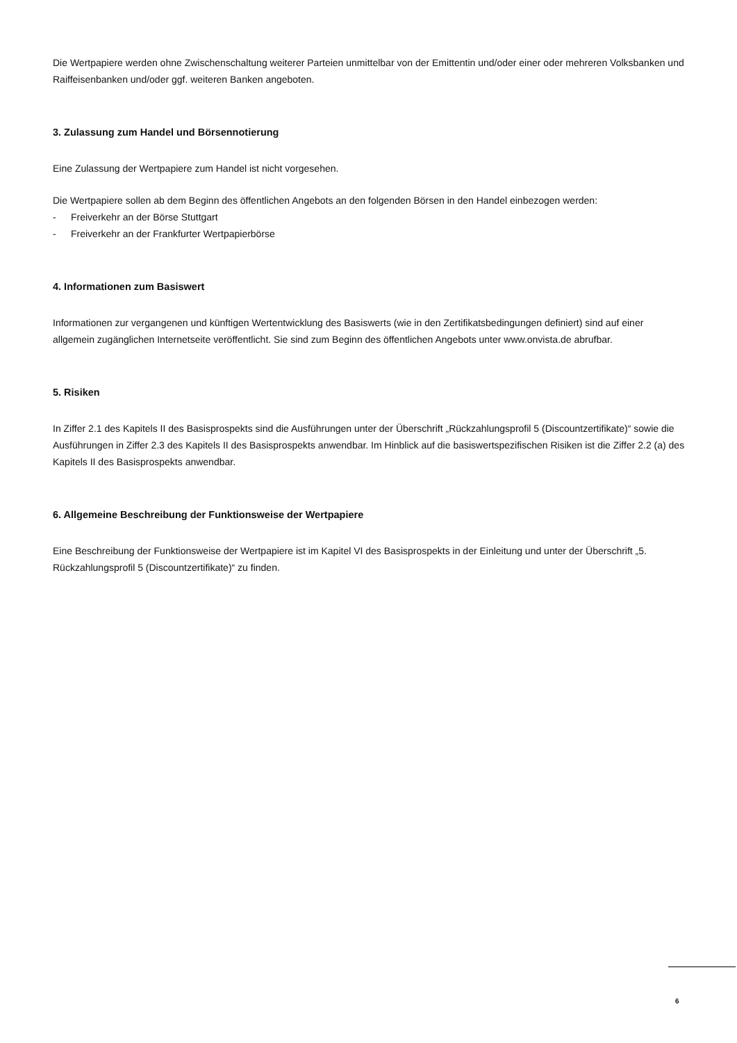Die Wertpapiere werden ohne Zwischenschaltung weiterer Parteien unmittelbar von der Emittentin und/oder einer oder mehreren Volksbanken und Raiffeisenbanken und/oder ggf. weiteren Banken angeboten.
3. Zulassung zum Handel und Börsennotierung
Eine Zulassung der Wertpapiere zum Handel ist nicht vorgesehen.
Die Wertpapiere sollen ab dem Beginn des öffentlichen Angebots an den folgenden Börsen in den Handel einbezogen werden:
- Freiverkehr an der Börse Stuttgart
- Freiverkehr an der Frankfurter Wertpapierbörse
4. Informationen zum Basiswert
Informationen zur vergangenen und künftigen Wertentwicklung des Basiswerts (wie in den Zertifikatsbedingungen definiert) sind auf einer allgemein zugänglichen Internetseite veröffentlicht. Sie sind zum Beginn des öffentlichen Angebots unter www.onvista.de abrufbar.
5. Risiken
In Ziffer 2.1 des Kapitels II des Basisprospekts sind die Ausführungen unter der Überschrift „Rückzahlungsprofil 5 (Discountzertifikate)“ sowie die Ausführungen in Ziffer 2.3 des Kapitels II des Basisprospekts anwendbar. Im Hinblick auf die basiswertspezifischen Risiken ist die Ziffer 2.2 (a) des Kapitels II des Basisprospekts anwendbar.
6. Allgemeine Beschreibung der Funktionsweise der Wertpapiere
Eine Beschreibung der Funktionsweise der Wertpapiere ist im Kapitel VI des Basisprospekts in der Einleitung und unter der Überschrift „5. Rückzahlungsprofil 5 (Discountzertifikate)“ zu finden.
6